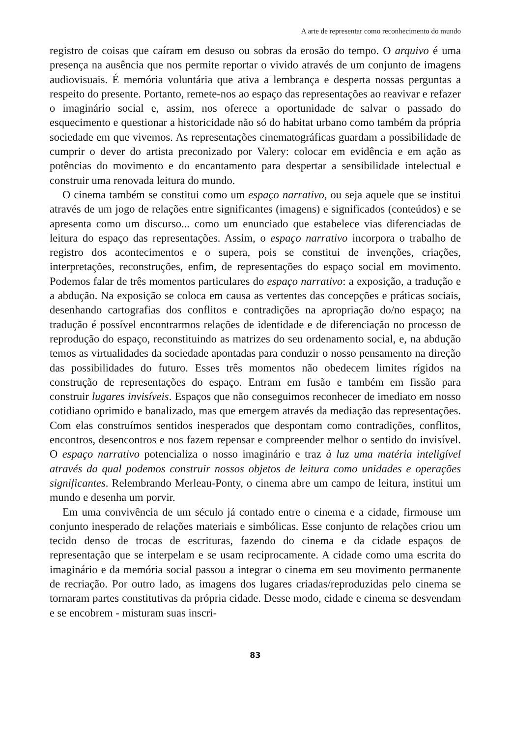A arte de representar como reconhecimento do mundo
registro de coisas que caíram em desuso ou sobras da erosão do tempo. O arquivo é uma presença na ausência que nos permite reportar o vivido através de um conjunto de imagens audiovisuais. É memória voluntária que ativa a lembrança e desperta nossas perguntas a respeito do presente. Portanto, remete-nos ao espaço das representações ao reavivar e refazer o imaginário social e, assim, nos oferece a oportunidade de salvar o passado do esquecimento e questionar a historicidade não só do habitat urbano como também da própria sociedade em que vivemos. As representações cinematográficas guardam a possibilidade de cumprir o dever do artista preconizado por Valery: colocar em evidência e em ação as potências do movimento e do encantamento para despertar a sensibilidade intelectual e construir uma renovada leitura do mundo.
O cinema também se constitui como um espaço narrativo, ou seja aquele que se institui através de um jogo de relações entre significantes (imagens) e significados (conteúdos) e se apresenta como um discurso... como um enunciado que estabelece vias diferenciadas de leitura do espaço das representações. Assim, o espaço narrativo incorpora o trabalho de registro dos acontecimentos e o supera, pois se constitui de invenções, criações, interpretações, reconstruções, enfim, de representações do espaço social em movimento. Podemos falar de três momentos particulares do espaço narrativo: a exposição, a tradução e a abdução. Na exposição se coloca em causa as vertentes das concepções e práticas sociais, desenhando cartografias dos conflitos e contradições na apropriação do/no espaço; na tradução é possível encontrarmos relações de identidade e de diferenciação no processo de reprodução do espaço, reconstituindo as matrizes do seu ordenamento social, e, na abdução temos as virtualidades da sociedade apontadas para conduzir o nosso pensamento na direção das possibilidades do futuro. Esses três momentos não obedecem limites rígidos na construção de representações do espaço. Entram em fusão e também em fissão para construir lugares invisíveis. Espaços que não conseguimos reconhecer de imediato em nosso cotidiano oprimido e banalizado, mas que emergem através da mediação das representações. Com elas construímos sentidos inesperados que despontam como contradições, conflitos, encontros, desencontros e nos fazem repensar e compreender melhor o sentido do invisível. O espaço narrativo potencializa o nosso imaginário e traz à luz uma matéria inteligível através da qual podemos construir nossos objetos de leitura como unidades e operações significantes. Relembrando Merleau-Ponty, o cinema abre um campo de leitura, institui um mundo e desenha um porvir.
Em uma convivência de um século já contado entre o cinema e a cidade, firmouse um conjunto inesperado de relações materiais e simbólicas. Esse conjunto de relações criou um tecido denso de trocas de escrituras, fazendo do cinema e da cidade espaços de representação que se interpelam e se usam reciprocamente. A cidade como uma escrita do imaginário e da memória social passou a integrar o cinema em seu movimento permanente de recriação. Por outro lado, as imagens dos lugares criadas/reproduzidas pelo cinema se tornaram partes constitutivas da própria cidade. Desse modo, cidade e cinema se desvendam e se encobrem - misturam suas inscri-
83